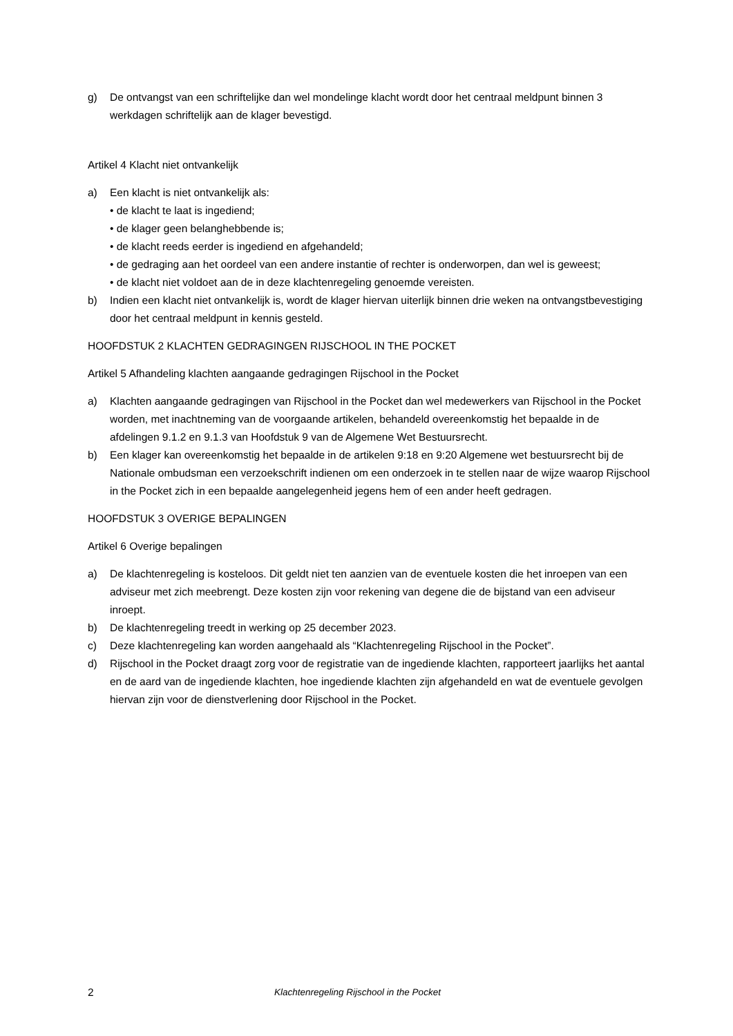g) De ontvangst van een schriftelijke dan wel mondelinge klacht wordt door het centraal meldpunt binnen 3 werkdagen schriftelijk aan de klager bevestigd.
Artikel 4 Klacht niet ontvankelijk
a) Een klacht is niet ontvankelijk als:
• de klacht te laat is ingediend;
• de klager geen belanghebbende is;
• de klacht reeds eerder is ingediend en afgehandeld;
• de gedraging aan het oordeel van een andere instantie of rechter is onderworpen, dan wel is geweest;
• de klacht niet voldoet aan de in deze klachtenregeling genoemde vereisten.
b) Indien een klacht niet ontvankelijk is, wordt de klager hiervan uiterlijk binnen drie weken na ontvangstbevestiging door het centraal meldpunt in kennis gesteld.
HOOFDSTUK 2 KLACHTEN GEDRAGINGEN RIJSCHOOL IN THE POCKET
Artikel 5 Afhandeling klachten aangaande gedragingen Rijschool in the Pocket
a) Klachten aangaande gedragingen van Rijschool in the Pocket dan wel medewerkers van Rijschool in the Pocket worden, met inachtneming van de voorgaande artikelen, behandeld overeenkomstig het bepaalde in de afdelingen 9.1.2 en 9.1.3 van Hoofdstuk 9 van de Algemene Wet Bestuursrecht.
b) Een klager kan overeenkomstig het bepaalde in de artikelen 9:18 en 9:20 Algemene wet bestuursrecht bij de Nationale ombudsman een verzoekschrift indienen om een onderzoek in te stellen naar de wijze waarop Rijschool in the Pocket zich in een bepaalde aangelegenheid jegens hem of een ander heeft gedragen.
HOOFDSTUK 3 OVERIGE BEPALINGEN
Artikel 6 Overige bepalingen
a) De klachtenregeling is kosteloos. Dit geldt niet ten aanzien van de eventuele kosten die het inroepen van een adviseur met zich meebrengt. Deze kosten zijn voor rekening van degene die de bijstand van een adviseur inroept.
b) De klachtenregeling treedt in werking op 25 december 2023.
c) Deze klachtenregeling kan worden aangehaald als “Klachtenregeling Rijschool in the Pocket”.
d) Rijschool in the Pocket draagt zorg voor de registratie van de ingediende klachten, rapporteert jaarlijks het aantal en de aard van de ingediende klachten, hoe ingediende klachten zijn afgehandeld en wat de eventuele gevolgen hiervan zijn voor de dienstverlening door Rijschool in the Pocket.
2 Klachtenregeling Rijschool in the Pocket